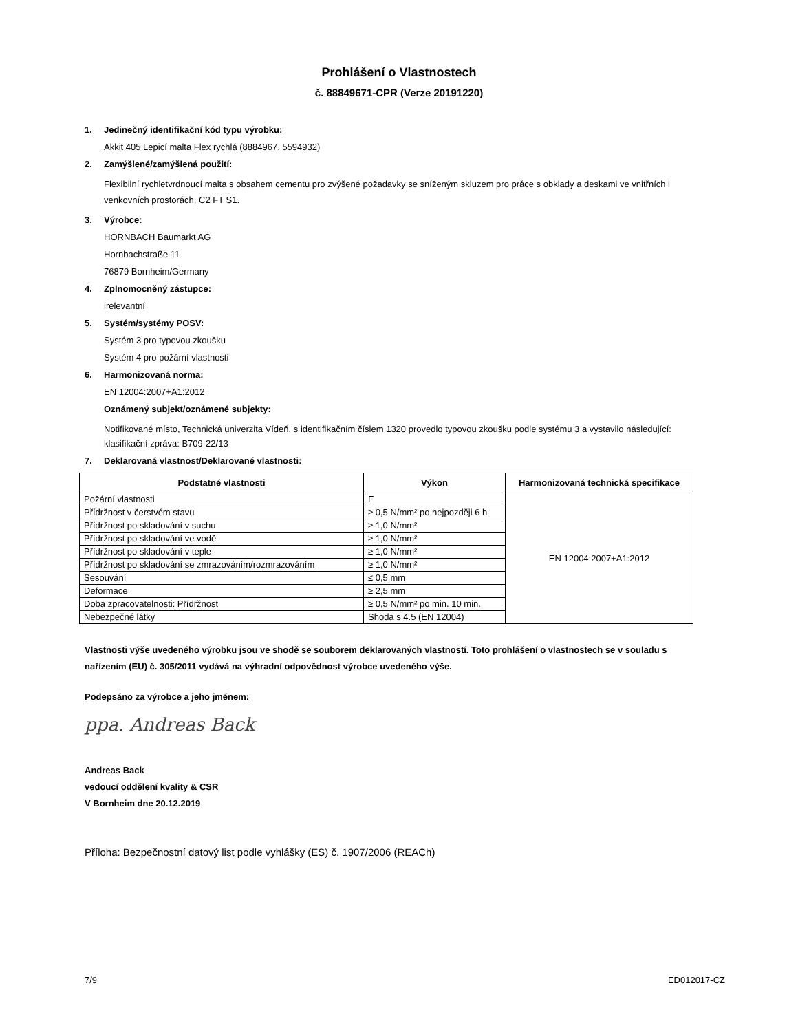Prohlášení o Vlastnostech
č. 88849671-CPR (Verze 20191220)
1. Jedinečný identifikační kód typu výrobku:
Akkit 405 Lepicí malta Flex rychlá (8884967, 5594932)
2. Zamýšlené/zamýšlená použití:
Flexibilní rychletvrdnoucí malta s obsahem cementu pro zvýšené požadavky se sníženým skluzem pro práce s obklady a deskami ve vnitřních i venkovních prostorách, C2 FT S1.
3. Výrobce:
HORNBACH Baumarkt AG
Hornbachstraße 11
76879 Bornheim/Germany
4. Zplnomocněný zástupce:
irelevantní
5. Systém/systémy POSV:
Systém 3 pro typovou zkoušku
Systém 4 pro požární vlastnosti
6. Harmonizovaná norma:
EN 12004:2007+A1:2012
Oznámený subjekt/oznámené subjekty:
Notifikované místo, Technická univerzita Vídeň, s identifikačním číslem 1320 provedlo typovou zkoušku podle systému 3 a vystavilo následující:
klasifikační zpráva: B709-22/13
7. Deklarovaná vlastnost/Deklarované vlastnosti:
| Podstatné vlastnosti | Výkon | Harmonizovaná technická specifikace |
| --- | --- | --- |
| Požární vlastnosti | E | EN 12004:2007+A1:2012 |
| Přídržnost v čerstvém stavu | ≥ 0,5 N/mm² po nejpozději 6 h | |
| Přídržnost po skladování v suchu | ≥ 1,0 N/mm² | |
| Přídržnost po skladování ve vodě | ≥ 1,0 N/mm² | |
| Přídržnost po skladování v teple | ≥ 1,0 N/mm² | |
| Přídržnost po skladování se zmrazováním/rozmrazováním | ≥ 1,0 N/mm² | |
| Sesouvání | ≤ 0,5 mm | |
| Deformace | ≥ 2,5 mm | |
| Doba zpracovatelnosti: Přídržnost | ≥ 0,5 N/mm² po min. 10 min. | |
| Nebezpečné látky | Shoda s 4.5 (EN 12004) | |
Vlastnosti výše uvedeného výrobku jsou ve shodě se souborem deklarovaných vlastností. Toto prohlášení o vlastnostech se v souladu s nařízením (EU) č. 305/2011 vydává na výhradní odpovědnost výrobce uvedeného výše.
Podepsáno za výrobce a jeho jménem:
ppa. Andreas Back
Andreas Back
vedoucí oddělení kvality & CSR
V Bornheim dne 20.12.2019
Příloha: Bezpečnostní datový list podle vyhlášky (ES) č. 1907/2006 (REACh)
7/9 ED012017-CZ